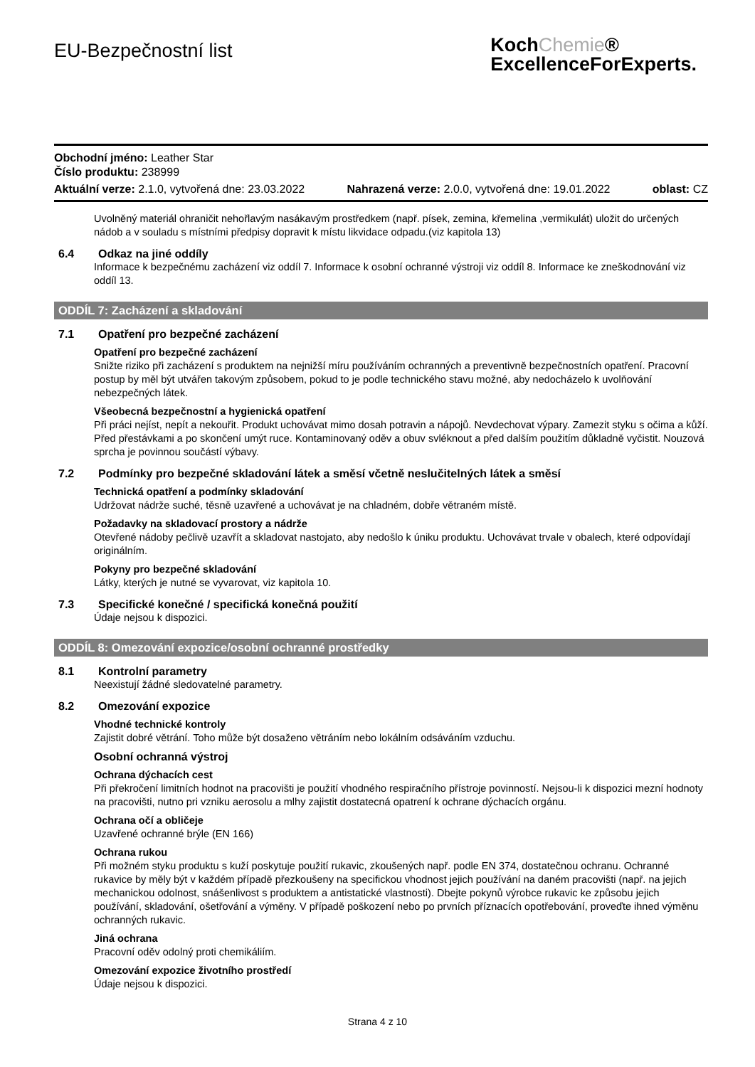EU-Bezpečnostní list
KochChemie®
ExcellenceForExperts.
Obchodní jméno: Leather Star
Číslo produktu: 238999
Aktuální verze: 2.1.0, vytvořená dne: 23.03.2022 Nahrazená verze: 2.0.0, vytvořená dne: 19.01.2022 oblast: CZ
Uvolněný materiál ohraničit nehořlavým nasákavým prostředkem (např. písek, zemina, křemelina ,vermikulát) uložit do určených nádob a v souladu s místními předpisy dopravit k místu likvidace odpadu.(viz kapitola 13)
6.4 Odkaz na jiné oddíly
Informace k bezpečnému zacházení viz oddíl 7. Informace k osobní ochranné výstroji viz oddíl 8. Informace ke zneškodnování viz oddíl 13.
ODDÍL 7: Zacházení a skladování
7.1 Opatření pro bezpečné zacházení
Opatření pro bezpečné zacházení
Snižte riziko při zacházení s produktem na nejnižší míru používáním ochranných a preventivně bezpečnostních opatření. Pracovní postup by měl být utvářen takovým způsobem, pokud to je podle technického stavu možné, aby nedocházelo k uvolňování nebezpečných látek.
Všeobecná bezpečnostní a hygienická opatření
Při práci nejíst, nepít a nekouřit. Produkt uchovávat mimo dosah potravin a nápojů. Nevdechovat výpary. Zamezit styku s očima a kůží. Před přestávkami a po skončení umýt ruce. Kontaminovaný oděv a obuv svléknout a před dalším použitím důkladně vyčistit. Nouzová sprcha je povinnou součástí výbavy.
7.2 Podmínky pro bezpečné skladování látek a směsí včetně neslučitelných látek a směsí
Technická opatření a podmínky skladování
Udržovat nádrže suché, těsně uzavřené a uchovávat je na chladném, dobře větraném místě.
Požadavky na skladovací prostory a nádrže
Otevřené nádoby pečlivě uzavřít a skladovat nastojato, aby nedošlo k úniku produktu. Uchovávat trvale v obalech, které odpovídají originálním.
Pokyny pro bezpečné skladování
Látky, kterých je nutné se vyvarovat, viz kapitola 10.
7.3 Specifické konečné / specifická konečná použití
Údaje nejsou k dispozici.
ODDÍL 8: Omezování expozice/osobní ochranné prostředky
8.1 Kontrolní parametry
Neexistují žádné sledovatelné parametry.
8.2 Omezování expozice
Vhodné technické kontroly
Zajistit dobré větrání. Toho může být dosaženo větráním nebo lokálním odsáváním vzduchu.
Osobní ochranná výstroj
Ochrana dýchacích cest
Při překročení limitních hodnot na pracovišti je použití vhodného respiračního přístroje povinností. Nejsou-li k dispozici mezní hodnoty na pracovišti, nutno pri vzniku aerosolu a mlhy zajistit dostatecná opatrení k ochrane dýchacích orgánu.
Ochrana očí a obličeje
Uzavřené ochranné brýle (EN 166)
Ochrana rukou
Při možném styku produktu s kuží poskytuje použití rukavic, zkoušených např. podle EN 374, dostatečnou ochranu. Ochranné rukavice by měly být v každém případě přezkoušeny na specifickou vhodnost jejich používání na daném pracovišti (např. na jejich mechanickou odolnost, snášenlivost s produktem a antistatické vlastnosti). Dbejte pokynů výrobce rukavic ke způsobu jejich používání, skladování, ošetřování a výměny. V případě poškození nebo po prvních příznacích opotřebování, proveďte ihned výměnu ochranných rukavic.
Jiná ochrana
Pracovní oděv odolný proti chemikáliím.
Omezování expozice životního prostředí
Údaje nejsou k dispozici.
Strana 4 z 10